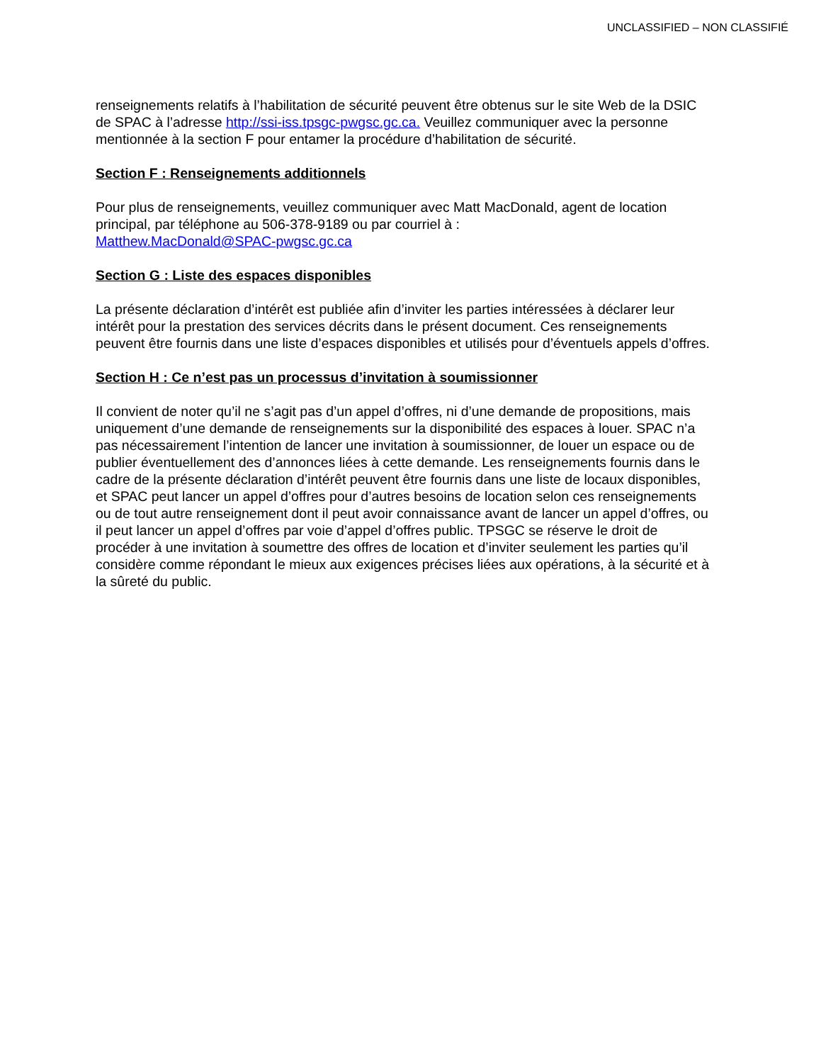UNCLASSIFIED – NON CLASSIFIÉ
renseignements relatifs à l’habilitation de sécurité peuvent être obtenus sur le site Web de la DSIC de SPAC à l’adresse http://ssi-iss.tpsgc-pwgsc.gc.ca. Veuillez communiquer avec la personne mentionnée à la section F pour entamer la procédure d’habilitation de sécurité.
Section F : Renseignements additionnels
Pour plus de renseignements, veuillez communiquer avec Matt MacDonald, agent de location principal, par téléphone au 506-378-9189 ou par courriel à :
Matthew.MacDonald@SPAC-pwgsc.gc.ca
Section G : Liste des espaces disponibles
La présente déclaration d’intérêt est publiée afin d’inviter les parties intéressées à déclarer leur intérêt pour la prestation des services décrits dans le présent document. Ces renseignements peuvent être fournis dans une liste d’espaces disponibles et utilisés pour d’éventuels appels d’offres.
Section H : Ce n’est pas un processus d’invitation à soumissionner
Il convient de noter qu’il ne s’agit pas d’un appel d’offres, ni d’une demande de propositions, mais uniquement d’une demande de renseignements sur la disponibilité des espaces à louer. SPAC n’a pas nécessairement l’intention de lancer une invitation à soumissionner, de louer un espace ou de publier éventuellement des d’annonces liées à cette demande. Les renseignements fournis dans le cadre de la présente déclaration d’intérêt peuvent être fournis dans une liste de locaux disponibles, et SPAC peut lancer un appel d’offres pour d’autres besoins de location selon ces renseignements ou de tout autre renseignement dont il peut avoir connaissance avant de lancer un appel d’offres, ou il peut lancer un appel d’offres par voie d’appel d’offres public. TPSGC se réserve le droit de procéder à une invitation à soumettre des offres de location et d’inviter seulement les parties qu’il considère comme répondant le mieux aux exigences précises liées aux opérations, à la sécurité et à la sûreté du public.